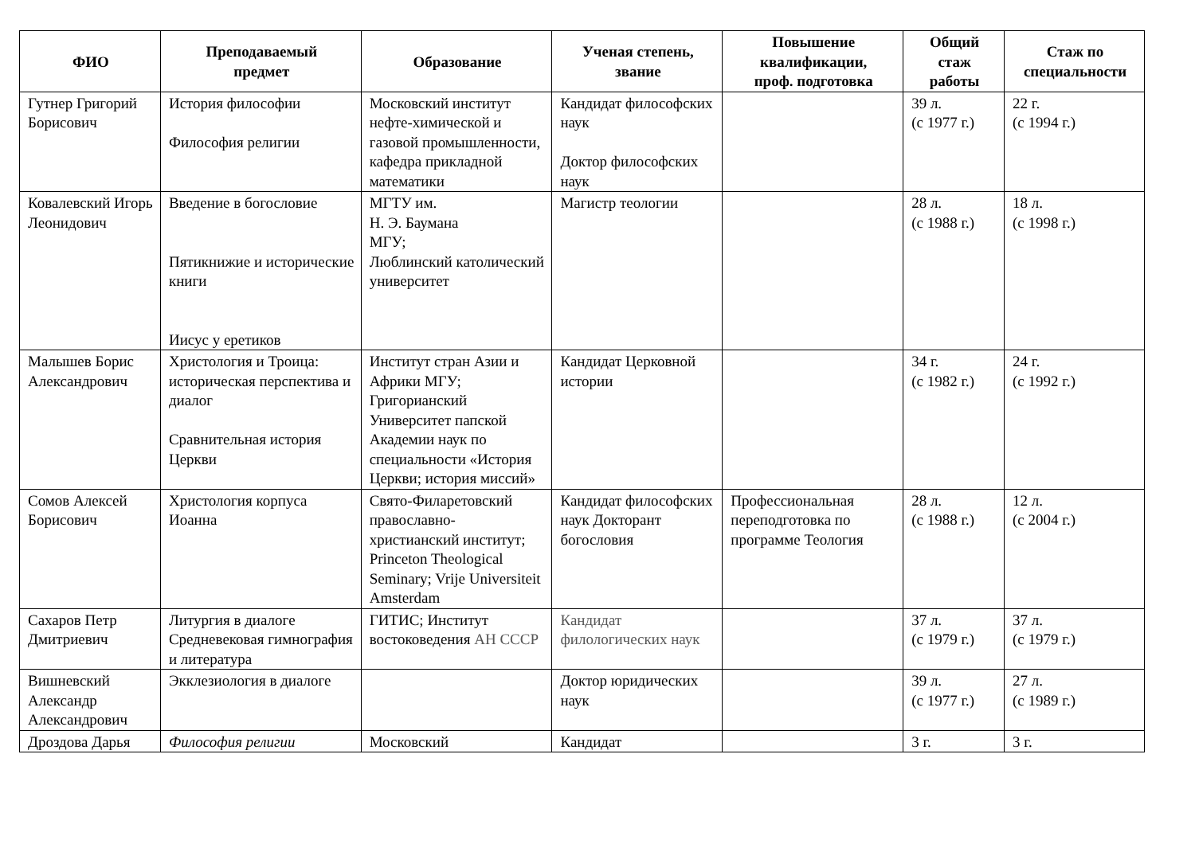| ФИО | Преподаваемый предмет | Образование | Ученая степень, звание | Повышение квалификации, проф. подготовка | Общий стаж работы | Стаж по специальности |
| --- | --- | --- | --- | --- | --- | --- |
| Гутнер Григорий Борисович | История философии Философия религии | Московский институт нефте-химической и газовой промышленности, кафедра прикладной математики | Кандидат философских наук Доктор философских наук | | 39 л. (с 1977 г.) | 22 г. (с 1994 г.) |
| Ковалевский Игорь Леонидович | Введение в богословие Пятикнижие и исторические книги Иисус у еретиков | МГТУ им. Н. Э. Баумана МГУ; Люблинский католический университет | Магистр теологии | | 28 л. (с 1988 г.) | 18 л. (с 1998 г.) |
| Малышев Борис Александрович | Христология и Троица: историческая перспектива и диалог Сравнительная история Церкви | Институт стран Азии и Африки МГУ; Григорианский Университет папской Академии наук по специальности «История Церкви; история миссий» | Кандидат Церковной истории | | 34 г. (с 1982 г.) | 24 г. (с 1992 г.) |
| Сомов Алексей Борисович | Христология корпуса Иоанна | Свято-Филаретовский православно-христианский институт; Princeton Theological Seminary; Vrije Universiteit Amsterdam | Кандидат философских наук Докторант богословия | Профессиональная переподготовка по программе Теология | 28 л. (с 1988 г.) | 12 л. (с 2004 г.) |
| Сахаров Петр Дмитриевич | Литургия в диалоге Средневековая гимнография и литература | ГИТИС; Институт востоковедения АН СССР | Кандидат филологических наук | | 37 л. (с 1979 г.) | 37 л. (с 1979 г.) |
| Вишневский Александр Александрович | Экклезиология в диалоге | | Доктор юридических наук | | 39 л. (с 1977 г.) | 27 л. (с 1989 г.) |
| Дроздова Дарья | Философия религии | Московский | Кандидат | | 3 г. | 3 г. |